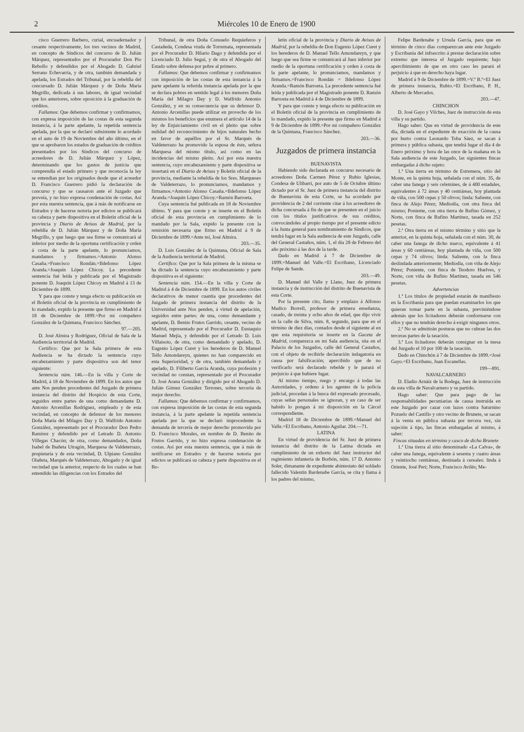2 Miércoles 10 de Enero de 1900
cisco Guerrero Barbero, curial, encuadernador y cesante respectivamente, los tres vecinos de Madrid, en concepto de Síndicos del concurso de D. Julián Márquez, representados por el Procurador Don Pío Rebollo y defendidos por el Abogado D. Gabriel Serrano Echevarría, y de otra, también demandada y apelada, los Estrados del Tribunal, por la rebeldía del concursado D. Julián Márquez y de Doña María Megrillo, dedicada á sus labores, de igual vecindad que los anteriores, sobre oposición á la graduación de créditos.
Fallamos: Que debemos confirmar y confirmamos, con expresa imposición de las costas de esta segunda instancia, á la parte apelante, la repetida sentencia apelada, por la que se declaró subsistente lo acordado en el auto de 19 de Noviembre del año último, en el que se aprobaron los estados de graduación de créditos presentados por los Síndicos del concurso de acreedores de D. Julián Márquez y López, determinando que los gastos de justicia que comprendía el estado primero y que reconocía la ley se entendían por los originados desde que el acreedor D. Francisco Guerrero pidió la declaración de concurso y que se causaron ante el Juzgado que proveía, y no hizo expresa condenación de costas. Así por esta nuestra sentencia, que á más de notificarse en Estrados y de hacerse notoria por edictos se publicará su cabeza y parte dispositiva en el Boletín oficial de la provincia y Diario de Avisos de Madrid, por la rebeldía de D. Julián Márquez y de Doña María Megrillo, y que luego que sea firme se comunicará al inferior por medio de la oportuna certificación y orden á costa de la parte apelante, lo pronunciamos, mandamos y firmamos.=Antonio Alonso Casaña.=Francisco Rondán.=Ildefonso López Aranda.=Joaquín López Chicoy. La precedente sentencia fué leída y publicada por el Magistrado ponente D. Joaquín López Chicoy en Madrid á 13 de Diciembre de 1899.
Y para que conste y tenga efecto su publicación en el Boletín oficial de la provincia en cumplimiento de lo mandado, expido la presente que firmo en Madrid á 18 de Diciembre de 1899.=Por mi compañero González de la Quintana, Francisco Sánchez.
97.—205.
D. José Almira y Rodríguez, Oficial de Sala de la Audiencia territorial de Madrid.
Certifico: Que por la Sala primera de esta Audiencia se ha dictado la sentencia cuyo encabezamiento y parte dispositiva son del tenor siguiente:
Sentencia núm. 146.—En la villa y Corte de Madrid, á 18 de Noviembre de 1899. En los autos que ante Nos penden procedentes del Juzgado de primera instancia del distrito del Hospicio de esta Corte, seguidos entre partes de una como demandante D. Antonio Arcenillas Rodríguez, empleado y de esta vecindad, en concepto de defensor de los menores Doña María del Milagro Day y D. Walfrido Antonio González, representado por el Procurador Don Pedro Ramírez y defendido por el Letrado D. Antonio Villegas Chacón; de otra, como demandados, Doña Isabel de Ibañeta Utragón, Marquesa de Valdeterrazo, propietaria y de esta vecindad, D. Ulpiano González Olañeta, Marqués de Valdeterrazo, Abogado y de igual vecindad que la anterior, respecto de los cuales se han entendido las diligencias con los Estrados del
Tribunal, de otra Doña Consuelo Requieferos y Castañeda, Condesa viuda de Torremata, representada por el Procurador D. Hilario Dago y defendida por el Licenciado D. Julio Seguí, y de otra el Abogado del Estado sobre defensa por pobre al primero.
Fallamos: Que debemos confirmar y confirmamos con imposición de las costas de esta instancia á la parte apelante la referida instancia apelada por la que se declara pobres en sentido legal á los menores Doña María del Milagro Day y D. Walfrido Antonio González, y en su consecuencia que su defensor D. Antonio Arcenillas puede utilizar en provecho de los mismos los beneficios que enumera el artículo 14 de la ley de Enjuiciamiento civil en el pleito que sobre nulidad del reconocimiento de hijos naturales hecho en favor de aquéllos por el Sr. Marqués de Valdeterrazo ha promovido la esposa de éste, señora Marquesa del mismo título, así como en las incidencias del mismo pleito. Así por esta nuestra sentencia, cuyo encabezamiento y parte dispositiva se insertará en el Diario de Avisos y Boletín oficial de la provincia, mediante la rebeldía de los Sres. Marqueses de Valdeterrazo, lo pronunciamos, mandamos y firmamos.=Antonio Alonso Casaña.=Ildefonso López Aranda.=Joaquín López Chicoy.=Ramón Barroeta.
Cuya sentencia fué publicada en 18 de Noviembre último. Y para que conste y se inserte en el Boletín oficial de esta provincia en cumplimiento de lo mandado por la Sala, expido la presente con la remisión necesaria que firmo en Madrid á 9 de Diciembre de 1899.=Ante mí, José Almira.
203.—35.
D. Luis González de la Quintana, Oficial de Sala de la Audiencia territorial de Madrid.
Certifico: Que por la Sala primera de la misma se ha dictado la sentencia cuyo encabezamiento y parte dispositiva es el siguiente:
Sentencia núm. 154.—En la villa y Corte de Madrid á 4 de Diciembre de 1899. En los autos civiles declarativos de menor cuantía que procedentes del Juzgado de primera instancia del distrito de la Universidad ante Nos penden, á virtud de apelación, seguidos entre partes: de una, como demandante y apelante, D. Benito Frutos Garrido, cesante, vecino de Madrid, representado por el Procurador D. Eustaquio Manuel Mejía, y defendido por el Letrado D. Luis Villaisoto, de otra, como demandado y apelado, D. Eugenio López Curet y los herederos de D. Manuel Tello Amondareyn, quienes no han comparecido en esta Superioridad, y de otra, también demandado y apelado, D. Filiberto García Aranda, cuya profesión y vecindad no constan, representado por el Procurador D. José Arana González y dirigido por el Abogado D. Julián Gómez González Terrones, sobre tercería de mejor derecho.
Fallamos: Que debemos confirmar y confirmamos, con expresa imposición de las costas de esta segunda instancia, á la parte apelante la repetida sentencia apelada por la que se declaró improcedente la demanda de tercería de mejor derecho promovida por D. Francisco Morales, en nombre de D. Benito de Frutos Garrido, y no hizo expresa condenación de costas. Así por esta nuestra sentencia, que á más de notificarse en Estrados y de hacerse notoria por edictos se publicará su cabeza y parte dispositiva en el Bo-
letín oficial de la provincia y Diario de Avisos de Madrid, por la rebeldía de Don Eugenio López Curet y los herederos de D. Manuel Tello Amondareyn, y que luego que sea firme se comunicará al Juez inferior por medio de la oportuna certificación y orden á costa de la parte apelante, lo pronunciamos, mandamos y firmamos.=Francisco Rondán = Ildefonso López Aranda.=Ramón Barroeta. La precedente sentencia fué leída y publicada por el Magistrado ponente D. Ramón Barroeta en Madrid á 4 de Diciembre de 1899.
Y para que conste y tenga efecto su publicación en el Boletín oficial de la provincia en cumplimiento de lo mandado, expido la presente que firmo en Madrid á 9 de Diciembre de 1899.=Por mi compañero González de la Quintana, Francisco Sánchez.
203.—36.
Juzgados de primera instancia
BUENAVISTA
Habiendo sido declarada en concurso necesario de acreedores Doña Carmen Pérez y Rubio Iglesias, Condesa de Ulibarri, por auto de 5 de Octubre último dictado por el Sr. Juez de primera instancia del distrito de Buenavista de esta Corte, se ha acordado por providencia de 2 del corriente citar á los acreedores de dicha concursada á fin de que se presenten en el juicio con los títulos justificativos de sus créditos, convocándoles al propio tiempo por el presente edicto á la Junta general para nombramiento de Síndicos, que tendrá lugar en la Sala audiencia de este Juzgado, calle del General Castaños, núm. 1, el día 28 de Febrero del año próximo á las dos de la tarde.
Dado en Madrid á 7 de Diciembre de 1899.=Manuel del Valle.=El Escribano, Licenciado Felipe de Sande.
203.—49.
D. Manuel del Valle y Llano, Juez de primera instancia y de instrucción del distrito de Buenavista de esta Corte.
Por la presente cito, llamo y emplazo á Alfonso Madico Borrell, profesor de primera enseñanza, casado, de treinta y ocho años de edad, que dijo vivir en la calle de Silva, núm. 8, segundo, para que en el término de diez días, contados desde el siguiente al en que esta requisitoria se inserte en la Gaceta de Madrid, comparezca en mi Sala audiencia, sita en el Palacio de los Juzgados, calle del General Castaños, con el objeto de recibirle declaración indagatoria en causa por falsificación; apercibido que de no verificarlo será declarado rebelde y le parará el perjuicio á que hubiere lugar.
Al mismo tiempo, ruego y encargo á todas las Autoridades, y ordeno á los agentes de la policía judicial, procedan á la busca del expresado procesado, cuyas señas personales se ignoran, y en caso de ser habido lo pongan á mi disposición en la Cárcel correspondiente.
Madrid 18 de Diciembre de 1899.=Manuel del Valle.=El Escribano, Antonio Aguilar. 204.—71.
LATINA
En virtud de providencia del Sr. Juez de primera instancia del distrito de la Latina dictada en cumplimiento de un exhorto del Juez instructor del regimiento infantería de Borbón, núm. 17 D. Antonio Soler, dimanante de expediente abintestato del soldado fallecido Valentín Bardenabe García, se cita y llama á los padres del mismo,
Felipe Bardenabe y Ursula García, para que en término de cinco días comparezcan ante este Juzgado y Escribanía del infrascrito á prestar declaración sobre extremo que interesa el Juzgado requirente; bajo apercibimiento de que en otro caso les parará el perjuicio á que en derecho haya lugar.
Madrid á 9 de Diciembre de 1899.=V.º B.º=El Juez de primera instancia, Rubio.=El Escribano, P. H., Alberto de Mercados.
203.—47.
CHINCHON
D. José Gayo y Vilches, Juez de instrucción de esta villa y su partido.
Hago saber: Que en virtud de providencia de este día, dictada en el expediente de exacción de la causa por hurto contra Leonardo Toba Sáez, se sacan á primera y pública subasta, que tendrá lugar el día 4 de Enero próximo y hora de las once de la mañana en la Sala audiencia de este Juzgado, las siguientes fincas embargadas á dicho sujeto:
1.ª Una tierra en término de Estremera, sitio del Monte, en la quinta hoja, señalada con el núm. 35, de caber una fanega y seis celemines, de á 400 estadales, equivalentes á 72 áreas y 40 centiáreas, hoy plantada de viña, con 500 cepas y 50 olivos; linda: Saliente, con finca de Alejo Pérez; Mediodía, con otra finca del mismo; Poniente, con otra tierra de Rufino Gómez, y Norte, con finca de Rufino Martínez, tasada en 252 pesetas.
2.ª Otra tierra en el mismo término y sitio que la anterior, en la quinta hoja, señalada con el núm. 30, de caber una fanega de dicho marco, equivalente á 41 áreas y 60 centiáreas, hoy plantada de viña, con 500 cepas y 74 olivos; linda: Saliente, con la finca deslindada anteriormente; Mediodía, con viña de Alejo Pérez; Poniente, con finca de Teodoro Huelves, y Norte, con viña de Rufino Martínez, tasada en 546 pesetas.
Advertencias
1.ª Los títulos de propiedad estarán de manifiesto en la Escribanía para que puedan examinarlos los que quieran tomar parte en la subasta, previniéndose además que los licitadores deberán conformarse con ellos y que no tendrán derecho á exigir ningunos otros.
2.ª No se admitirán posturas que no cubran las dos terceras partes de la tasación.
3.ª Los licitadores deberán consignar en la mesa del Juzgado el 10 por 100 de la tasación.
Dado en Chinchón á 7 de Diciembre de 1899.=José Gayo.=El Escribano, Juan Escanellas.
199—891.
NAVALCARNERO
D. Eladio Arnáiz de la Bodega, Juez de instrucción de esta villa de Navalcarnero y su partido.
Hago saber: Que para pago de las responsabilidades pecuniarias de causa instruída en este Juzgado por cazar con lazos contra Saturnino Pozuelo del Castillo y otro vecino de Brunete, se sacan á la venta en pública subasta por tercera vez, sin sujeción á tipo, las fincas embargadas al mismo, á saber:
Fincas situadas en término y casco de dicho Brunete
1.ª Una tierra al sitio denominado «La Calva», de caber una fanega, equivalente á sesenta y cuatro áreas y veintiocho centiáreas, destinada á cereales: linda á Oriente, José Peri; Norte, Francisco Avilés; Me-